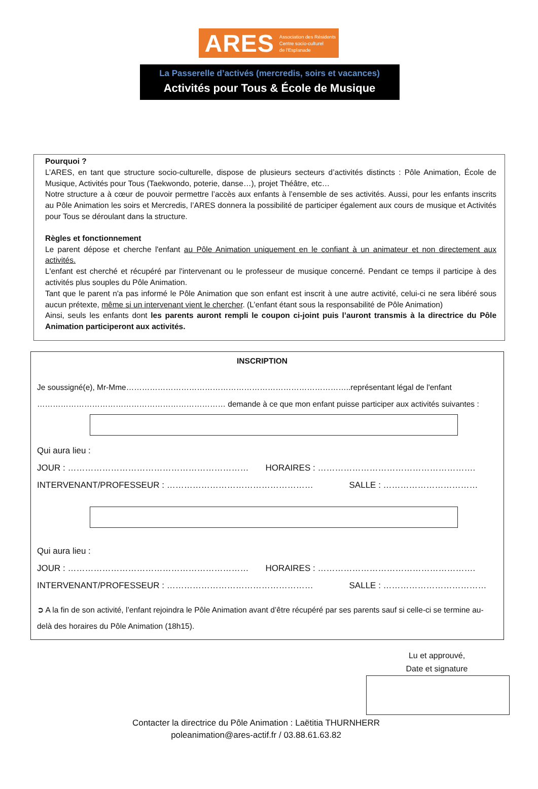ARES Association des Résidents
Centre socio-culturel
de l'Esplanade
La Passerelle d’activés (mercredis, soirs et vacances)
Activités pour Tous & École de Musique
Pourquoi ?
L’ARES, en tant que structure socio-culturelle, dispose de plusieurs secteurs d’activités distincts : Pôle Animation, École de Musique, Activités pour Tous (Taekwondo, poterie, danse…), projet Théâtre, etc…
Notre structure a à cœur de pouvoir permettre l’accès aux enfants à l’ensemble de ses activités. Aussi, pour les enfants inscrits au Pôle Animation les soirs et Mercredis, l’ARES donnera la possibilité de participer également aux cours de musique et Activités pour Tous se déroulant dans la structure.
Règles et fonctionnement
Le parent dépose et cherche l'enfant au Pôle Animation uniquement en le confiant à un animateur et non directement aux activités.
L'enfant est cherché et récupéré par l'intervenant ou le professeur de musique concerné. Pendant ce temps il participe à des activités plus souples du Pôle Animation.
Tant que le parent n'a pas informé le Pôle Animation que son enfant est inscrit à une autre activité, celui-ci ne sera libéré sous aucun prétexte, même si un intervenant vient le chercher. (L’enfant étant sous la responsabilité de Pôle Animation)
Ainsi, seuls les enfants dont les parents auront rempli le coupon ci-joint puis l’auront transmis à la directrice du Pôle Animation participeront aux activités.
INSCRIPTION
Je soussigné(e), Mr-Mme…………………………………………………………………………..représentant légal de l'enfant
……………………………………………………………… demande à ce que mon enfant puisse participer aux activités suivantes :
Qui aura lieu :
JOUR : ……………………………………………………… HORAIRES : ……………………………………………….
INTERVENANT/PROFESSEUR : …………………………………………… SALLE : ……………………………
Qui aura lieu :
JOUR : ……………………………………………………… HORAIRES : ……………………………………………….
INTERVENANT/PROFESSEUR : …………………………………………… SALLE : ………………………………
➲ A la fin de son activité, l’enfant rejoindra le Pôle Animation avant d’être récupéré par ses parents sauf si celle-ci se termine au-delà des horaires du Pôle Animation (18h15).
Lu et approuvé,
Date et signature
Contacter la directrice du Pôle Animation : Laëtitia THURNHERR
poleanimation@ares-actif.fr / 03.88.61.63.82